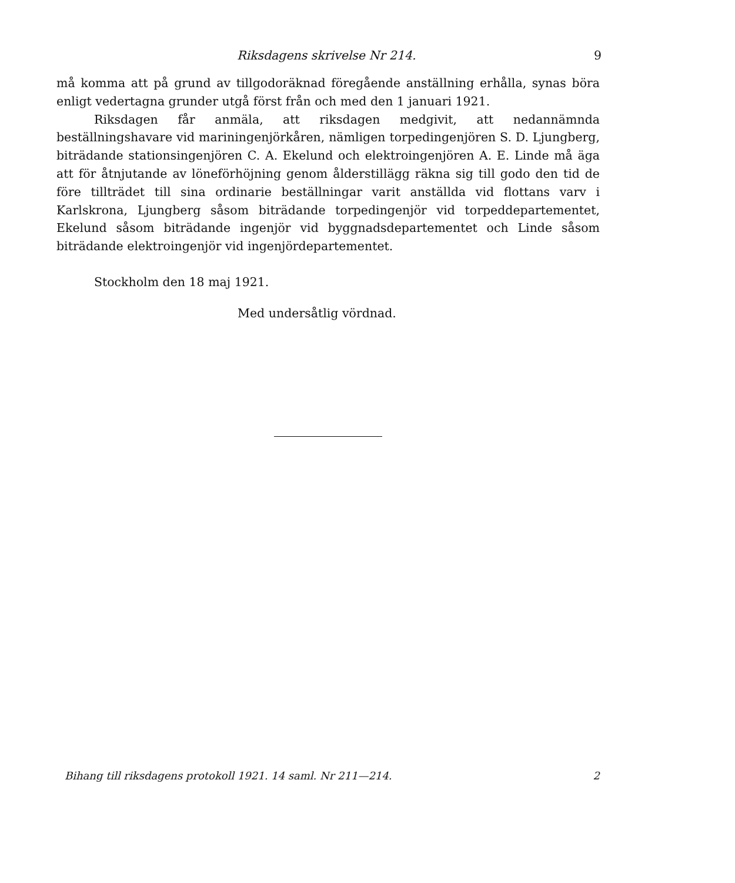Riksdagens skrivelse Nr 214. 9
må komma att på grund av tillgodoräknad föregående anställning erhålla, synas böra enligt vedertagna grunder utgå först från och med den 1 januari 1921.
Riksdagen får anmäla, att riksdagen medgivit, att nedannämnda beställningshavare vid mariningenjörkåren, nämligen torpedingenjören S. D. Ljungberg, biträdande stationsingenjören C. A. Ekelund och elektroingenjören A. E. Linde må äga att för åtnjutande av löneförhöjning genom ålderstillägg räkna sig till godo den tid de före tillträdet till sina ordinarie beställningar varit anställda vid flottans varv i Karlskrona, Ljungberg såsom biträdande torpedingenjör vid torpeddepartementet, Ekelund såsom biträdande ingenjör vid byggnadsdepartementet och Linde såsom biträdande elektroingenjör vid ingenjördepartementet.
Stockholm den 18 maj 1921.
Med undersåtlig vördnad.
Bihang till riksdagens protokoll 1921. 14 saml. Nr 211—214. 2